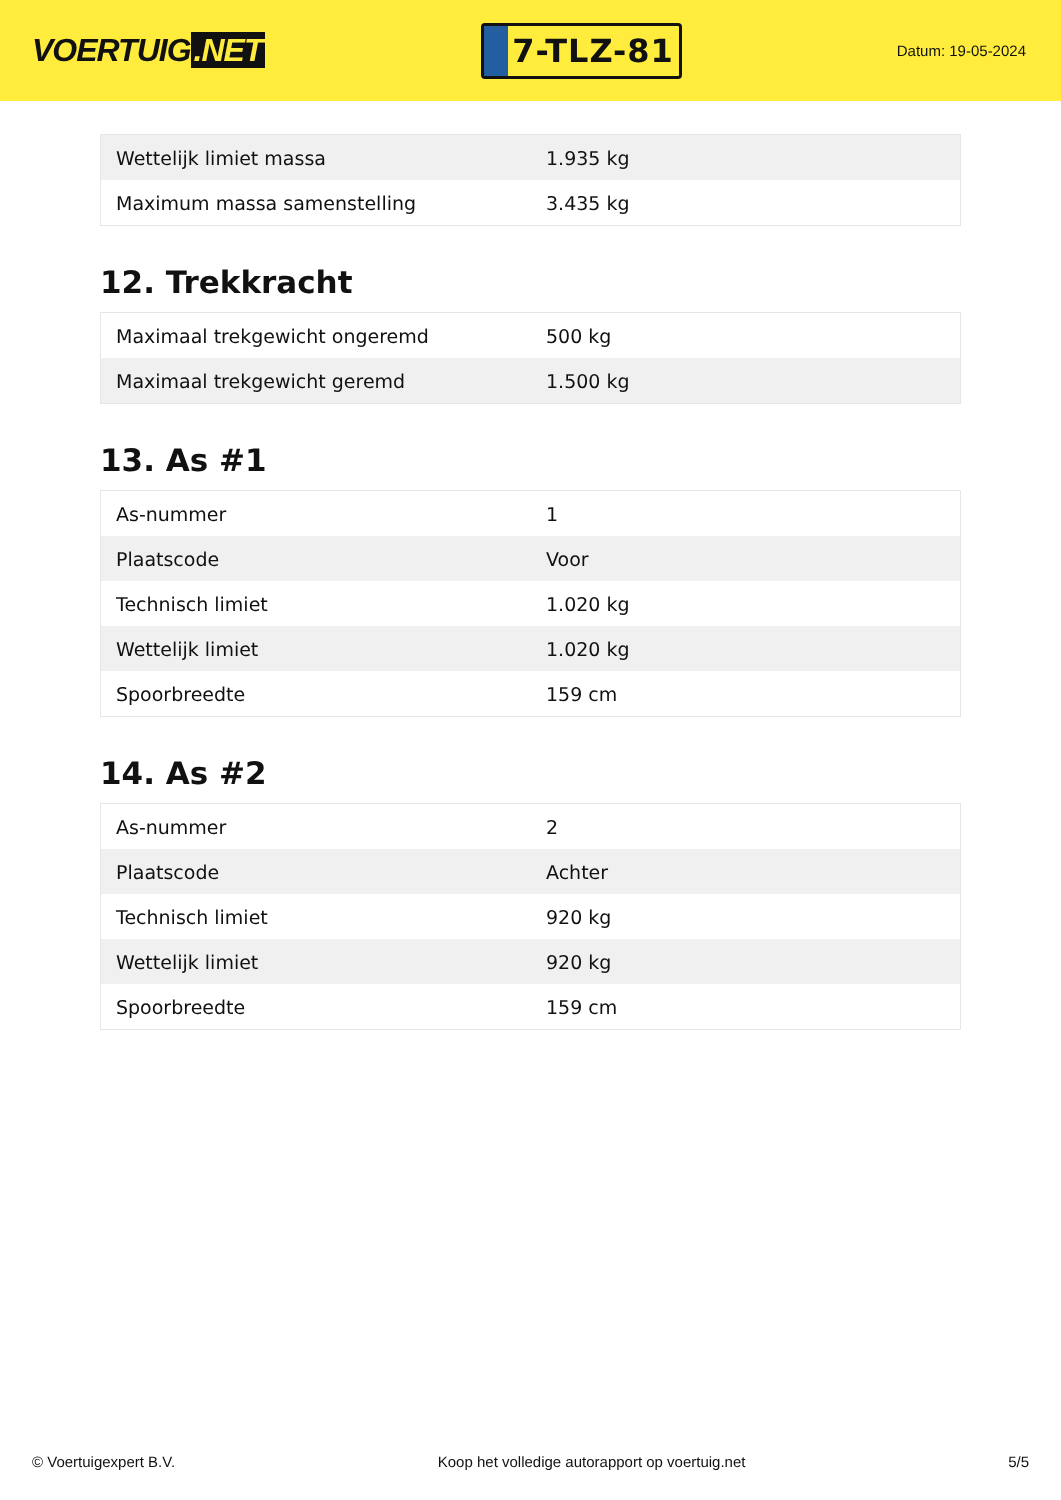VOERTUIG.NET
7-TLZ-81
Datum: 19-05-2024
| Wettelijk limiet massa | 1.935 kg |
| Maximum massa samenstelling | 3.435 kg |
12. Trekkracht
| Maximaal trekgewicht ongeremd | 500 kg |
| Maximaal trekgewicht geremd | 1.500 kg |
13. As #1
| As-nummer | 1 |
| Plaatscode | Voor |
| Technisch limiet | 1.020 kg |
| Wettelijk limiet | 1.020 kg |
| Spoorbreedte | 159 cm |
14. As #2
| As-nummer | 2 |
| Plaatscode | Achter |
| Technisch limiet | 920 kg |
| Wettelijk limiet | 920 kg |
| Spoorbreedte | 159 cm |
© Voertuigexpert B.V. Koop het volledige autorapport op voertuig.net 5/5